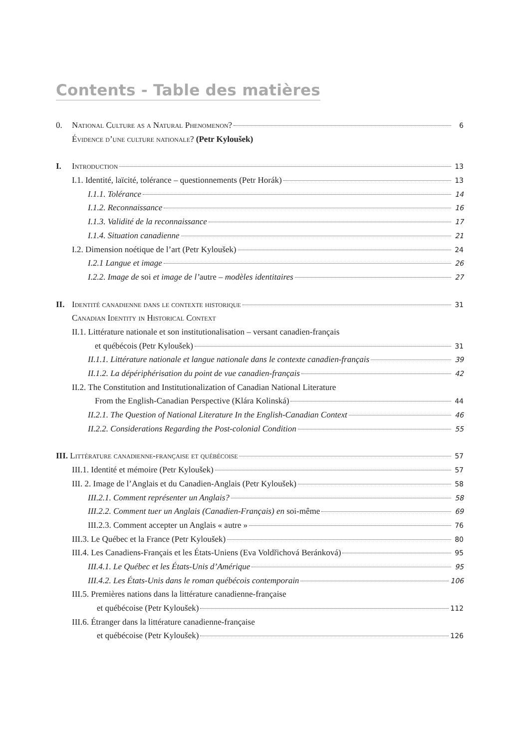Contents - Table des matières
0. National Culture as a Natural Phenomenon? 6
Évidence d’une culture nationale? (Petr Kyloušek)
I. Introduction 13
I.1. Identité, laïcité, tolérance – questionnements (Petr Horák) 13
I.1.1. Tolérance 14
I.1.2. Reconnaissance 16
I.1.3. Validité de la reconnaissance 17
I.1.4. Situation canadienne 21
I.2. Dimension noétique de l’art (Petr Kyloušek) 24
I.2.1 Langue et image 26
I.2.2. Image de soi et image de l’autre – modèles identitaires 27
II. Identité canadienne dans le contexte historique 31
Canadian Identity in Historical Context
II.1. Littérature nationale et son institutionalisation – versant canadien-français
et québécois (Petr Kyloušek) 31
II.1.1. Littérature nationale et langue nationale dans le contexte canadien-français 39
II.1.2. La dépériphérisation du point de vue canadien-français 42
II.2. The Constitution and Institutionalization of Canadian National Literature
From the English-Canadian Perspective (Klára Kolinská) 44
II.2.1. The Question of National Literature In the English-Canadian Context 46
II.2.2. Considerations Regarding the Post-colonial Condition 55
III. Littérature canadienne-française et québécoise 57
III.1. Identité et mémoire (Petr Kyloušek) 57
III. 2. Image de l’Anglais et du Canadien-Anglais (Petr Kyloušek) 58
III.2.1. Comment représenter un Anglais? 58
III.2.2. Comment tuer un Anglais (Canadien-Français) en soi-même 69
III.2.3. Comment accepter un Anglais « autre » 76
III.3. Le Québec et la France (Petr Kyloušek) 80
III.4. Les Canadiens-Français et les États-Uniens (Eva Voldřichová Beránková) 95
III.4.1. Le Québec et les États-Unis d’Amérique 95
III.4.2. Les États-Unis dans le roman québécois contemporain 106
III.5. Premières nations dans la littérature canadienne-française
et québécoise (Petr Kyloušek) 112
III.6. Étranger dans la littérature canadienne-française
et québécoise (Petr Kyloušek) 126